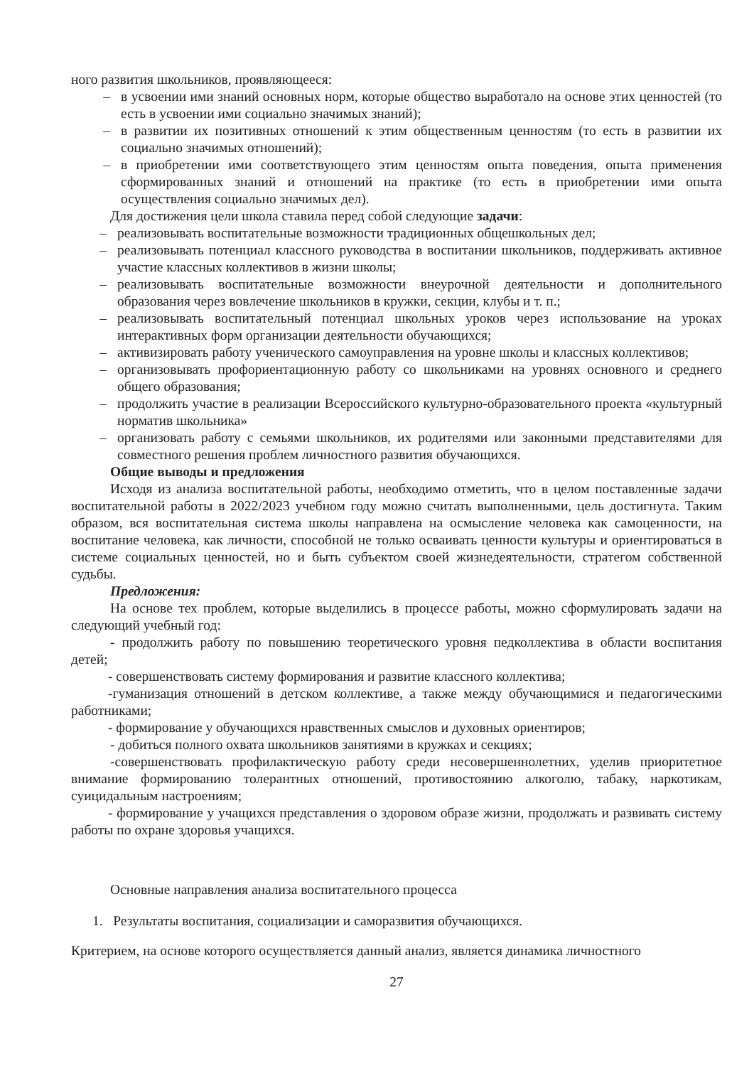ного развития школьников, проявляющееся:
– в усвоении ими знаний основных норм, которые общество выработало на основе этих ценностей (то есть в усвоении ими социально значимых знаний);
– в развитии их позитивных отношений к этим общественным ценностям (то есть в развитии их социально значимых отношений);
– в приобретении ими соответствующего этим ценностям опыта поведения, опыта применения сформированных знаний и отношений на практике (то есть в приобретении ими опыта осуществления социально значимых дел).
Для достижения цели школа ставила перед собой следующие задачи:
– реализовывать воспитательные возможности традиционных общешкольных дел;
– реализовывать потенциал классного руководства в воспитании школьников, поддерживать активное участие классных коллективов в жизни школы;
– реализовывать воспитательные возможности внеурочной деятельности и дополнительного образования через вовлечение школьников в кружки, секции, клубы и т. п.;
– реализовывать воспитательный потенциал школьных уроков через использование на уроках интерактивных форм организации деятельности обучающихся;
– активизировать работу ученического самоуправления на уровне школы и классных коллективов;
– организовывать профориентационную работу со школьниками на уровнях основного и среднего общего образования;
– продолжить участие в реализации Всероссийского культурно-образовательного проекта «культурный норматив школьника»
– организовать работу с семьями школьников, их родителями или законными представителями для совместного решения проблем личностного развития обучающихся.
Общие выводы и предложения
Исходя из анализа воспитательной работы, необходимо отметить, что в целом поставленные задачи воспитательной работы в 2022/2023 учебном году можно считать выполненными, цель достигнута. Таким образом, вся воспитательная система школы направлена на осмысление человека как самоценности, на воспитание человека, как личности, способной не только осваивать ценности культуры и ориентироваться в системе социальных ценностей, но и быть субъектом своей жизнедеятельности, стратегом собственной судьбы.
Предложения:
На основе тех проблем, которые выделились в процессе работы, можно сформулировать задачи на следующий учебный год:
- продолжить работу по повышению теоретического уровня педколлектива в области воспитания детей;
- совершенствовать систему формирования и развитие классного коллектива;
-гуманизация отношений в детском коллективе, а также между обучающимися и педагогическими работниками;
- формирование у обучающихся нравственных смыслов и духовных ориентиров;
- добиться полного охвата школьников занятиями в кружках и секциях;
-совершенствовать профилактическую работу среди несовершеннолетних, уделив приоритетное внимание формированию толерантных отношений, противостоянию алкоголю, табаку, наркотикам, суицидальным настроениям;
- формирование у учащихся представления о здоровом образе жизни, продолжать и развивать систему работы по охране здоровья учащихся.
Основные направления анализа воспитательного процесса
1. Результаты воспитания, социализации и саморазвития обучающихся.
Критерием, на основе которого осуществляется данный анализ, является динамика личностного
27